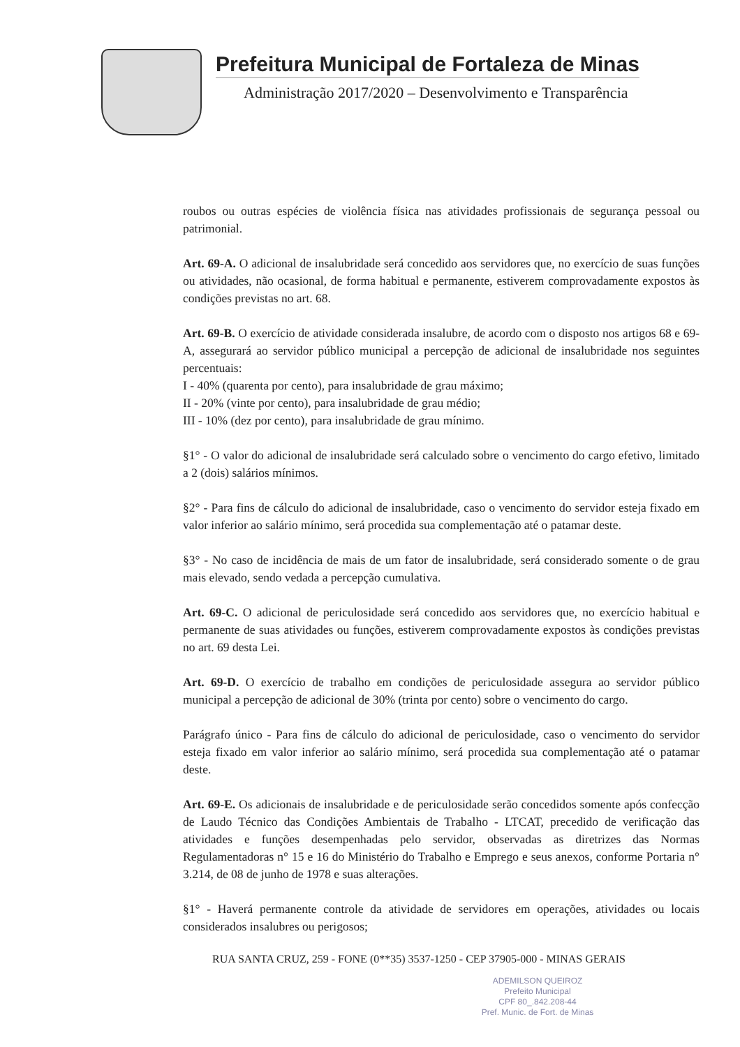Prefeitura Municipal de Fortaleza de Minas
Administração 2017/2020 – Desenvolvimento e Transparência
roubos ou outras espécies de violência física nas atividades profissionais de segurança pessoal ou patrimonial.
Art. 69-A. O adicional de insalubridade será concedido aos servidores que, no exercício de suas funções ou atividades, não ocasional, de forma habitual e permanente, estiverem comprovadamente expostos às condições previstas no art. 68.
Art. 69-B. O exercício de atividade considerada insalubre, de acordo com o disposto nos artigos 68 e 69-A, assegurará ao servidor público municipal a percepção de adicional de insalubridade nos seguintes percentuais:
I - 40% (quarenta por cento), para insalubridade de grau máximo;
II - 20% (vinte por cento), para insalubridade de grau médio;
III - 10% (dez por cento), para insalubridade de grau mínimo.
§1° - O valor do adicional de insalubridade será calculado sobre o vencimento do cargo efetivo, limitado a 2 (dois) salários mínimos.
§2° - Para fins de cálculo do adicional de insalubridade, caso o vencimento do servidor esteja fixado em valor inferior ao salário mínimo, será procedida sua complementação até o patamar deste.
§3° - No caso de incidência de mais de um fator de insalubridade, será considerado somente o de grau mais elevado, sendo vedada a percepção cumulativa.
Art. 69-C. O adicional de periculosidade será concedido aos servidores que, no exercício habitual e permanente de suas atividades ou funções, estiverem comprovadamente expostos às condições previstas no art. 69 desta Lei.
Art. 69-D. O exercício de trabalho em condições de periculosidade assegura ao servidor público municipal a percepção de adicional de 30% (trinta por cento) sobre o vencimento do cargo.
Parágrafo único - Para fins de cálculo do adicional de periculosidade, caso o vencimento do servidor esteja fixado em valor inferior ao salário mínimo, será procedida sua complementação até o patamar deste.
Art. 69-E. Os adicionais de insalubridade e de periculosidade serão concedidos somente após confecção de Laudo Técnico das Condições Ambientais de Trabalho - LTCAT, precedido de verificação das atividades e funções desempenhadas pelo servidor, observadas as diretrizes das Normas Regulamentadoras n° 15 e 16 do Ministério do Trabalho e Emprego e seus anexos, conforme Portaria n° 3.214, de 08 de junho de 1978 e suas alterações.
§1° - Haverá permanente controle da atividade de servidores em operações, atividades ou locais considerados insalubres ou perigosos;
RUA SANTA CRUZ, 259 - FONE (0**35) 3537-1250 - CEP 37905-000 - MINAS GERAIS
ADEMILSON QUEIROZ
Prefeito Municipal
CPF 80_.842.208-44
Pref. Munic. de Fort. de Minas